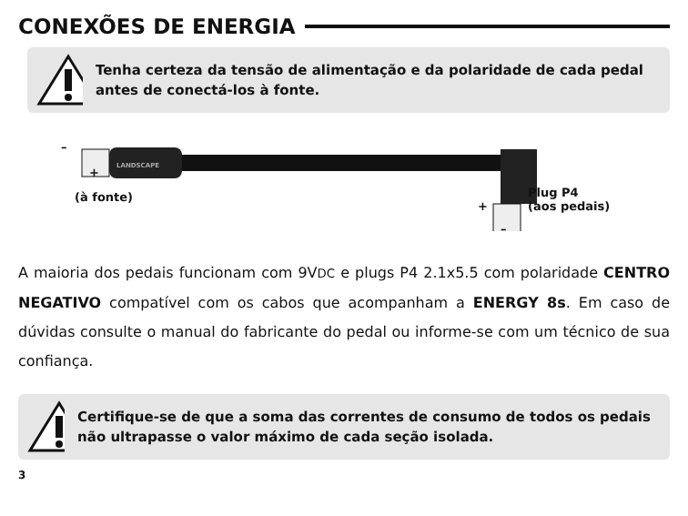CONEXÕES DE ENERGIA
Tenha certeza da tensão de alimentação e da polaridade de cada pedal antes de conectá-los à fonte.
LANDSCAPE
–
+
(à fonte)
+
–
Plug P4
(aos pedais)
A maioria dos pedais funcionam com 9VDC e plugs P4 2.1x5.5 com polaridade CENTRO NEGATIVO compatível com os cabos que acompanham a ENERGY 8s. Em caso de dúvidas consulte o manual do fabricante do pedal ou informe-se com um técnico de sua confiança.
Certifique-se de que a soma das correntes de consumo de todos os pedais não ultrapasse o valor máximo de cada seção isolada.
3